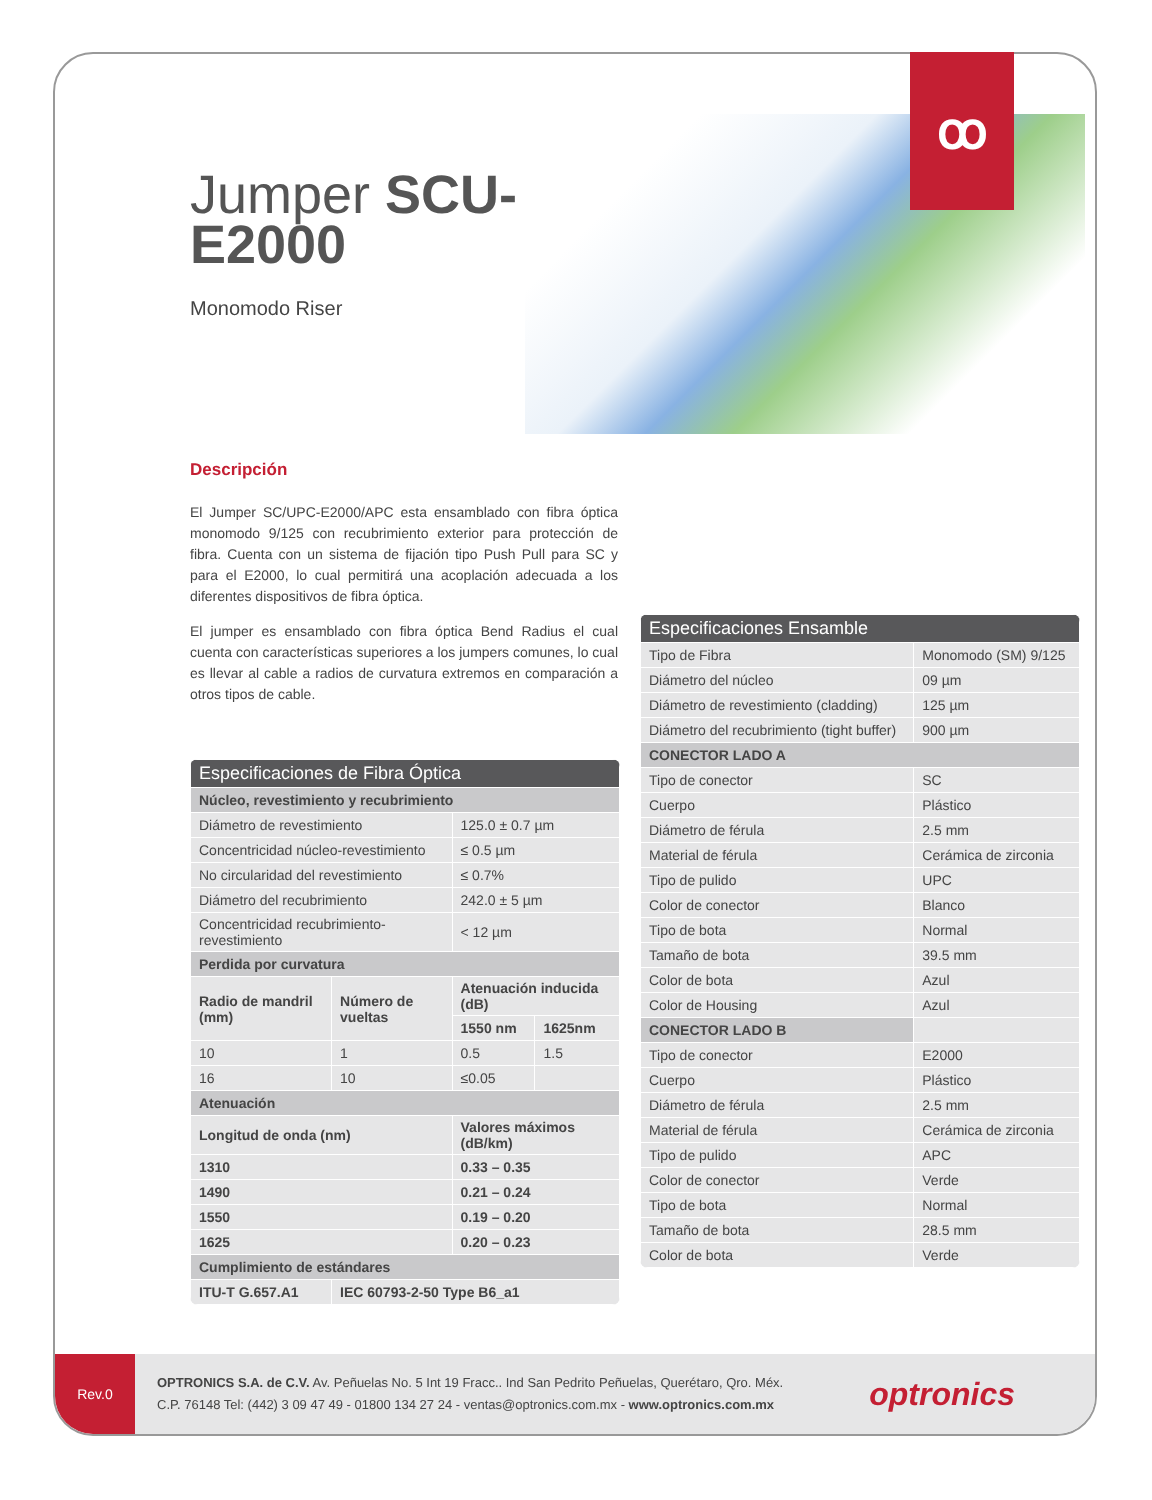Jumper SCU-
E2000
Monomodo Riser
Descripción
El Jumper SC/UPC-E2000/APC esta ensamblado con fibra óptica monomodo 9/125 con recubrimiento exterior para protección de fibra. Cuenta con un sistema de fijación tipo Push Pull para SC y para el E2000, lo cual permitirá una acoplación adecuada a los diferentes dispositivos de fibra óptica.
El jumper es ensamblado con fibra óptica Bend Radius el cual cuenta con características superiores a los jumpers comunes, lo cual es llevar al cable a radios de curvatura extremos en comparación a otros tipos de cable.
| Especificaciones de Fibra Óptica | | | |
| --- | --- | --- | --- |
| Núcleo, revestimiento y recubrimiento | | | |
| Diámetro de revestimiento | | 125.0 ± 0.7 µm | |
| Concentricidad núcleo-revestimiento | | ≤ 0.5 µm | |
| No circularidad del revestimiento | | ≤ 0.7% | |
| Diámetro del recubrimiento | | 242.0 ± 5 µm | |
| Concentricidad recubrimiento-revestimiento | | < 12 µm | |
| Perdida por curvatura | | | |
| Radio de mandril (mm) | Número de vueltas | Atenuación inducida (dB) | |
| | | 1550 nm | 1625nm |
| 10 | 1 | 0.5 | 1.5 |
| 16 | 10 | ≤0.05 | |
| Atenuación | | | |
| Longitud de onda (nm) | | Valores máximos (dB/km) | |
| 1310 | | 0.33 – 0.35 | |
| 1490 | | 0.21 – 0.24 | |
| 1550 | | 0.19 – 0.20 | |
| 1625 | | 0.20 – 0.23 | |
| Cumplimiento de estándares | | | |
| ITU-T G.657.A1 | IEC 60793-2-50 Type B6_a1 | | |
| Especificaciones Ensamble | |
| --- | --- |
| Tipo de Fibra | Monomodo (SM) 9/125 |
| Diámetro del núcleo | 09 µm |
| Diámetro de revestimiento (cladding) | 125 µm |
| Diámetro del recubrimiento (tight buffer) | 900 µm |
| CONECTOR LADO A | |
| Tipo de conector | SC |
| Cuerpo | Plástico |
| Diámetro de férula | 2.5 mm |
| Material de férula | Cerámica de zirconia |
| Tipo de pulido | UPC |
| Color de conector | Blanco |
| Tipo de bota | Normal |
| Tamaño de bota | 39.5 mm |
| Color de bota | Azul |
| Color de Housing | Azul |
| CONECTOR LADO B | |
| Tipo de conector | E2000 |
| Cuerpo | Plástico |
| Diámetro de férula | 2.5 mm |
| Material de férula | Cerámica de zirconia |
| Tipo de pulido | APC |
| Color de conector | Verde |
| Tipo de bota | Normal |
| Tamaño de bota | 28.5 mm |
| Color de bota | Verde |
Rev.0
OPTRONICS S.A. de C.V. Av. Peñuelas No. 5 Int 19 Fracc.. Ind San Pedrito Peñuelas, Querétaro, Qro. Méx.
C.P. 76148 Tel: (442) 3 09 47 49 - 01800 134 27 24 - ventas@optronics.com.mx - www.optronics.com.mx
optronics
ꝏ